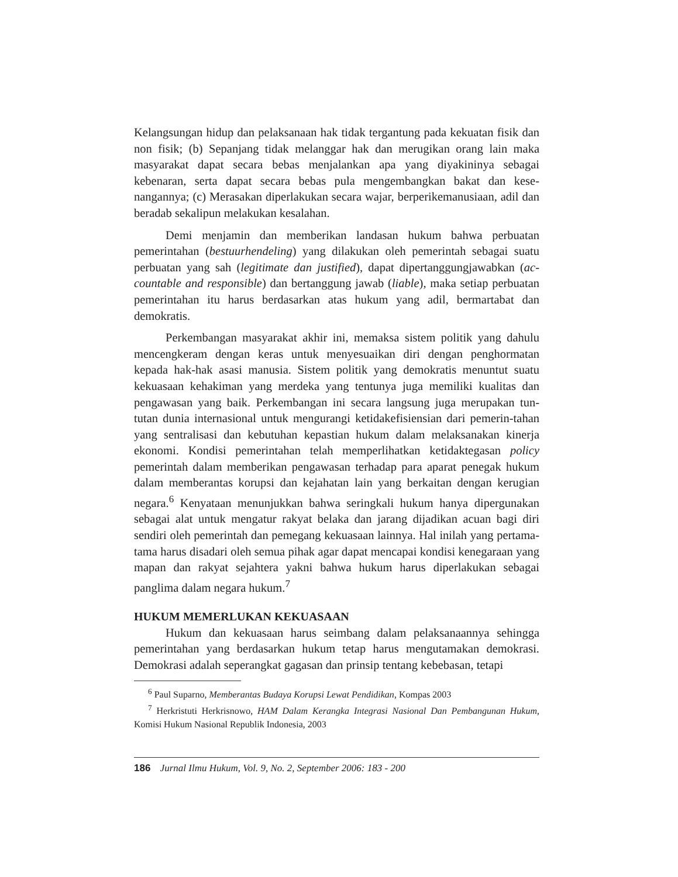Kelangsungan hidup dan pelaksanaan hak tidak tergantung pada kekuatan fisik dan non fisik; (b) Sepanjang tidak melanggar hak dan merugikan orang lain maka masyarakat dapat secara bebas menjalankan apa yang diyakininya sebagai kebenaran, serta dapat secara bebas pula mengembangkan bakat dan kese-nangannya; (c) Merasakan diperlakukan secara wajar, berperikemanusiaan, adil dan beradab sekalipun melakukan kesalahan.
Demi menjamin dan memberikan landasan hukum bahwa perbuatan pemerintahan (bestuurhendeling) yang dilakukan oleh pemerintah sebagai suatu perbuatan yang sah (legitimate dan justified), dapat dipertanggungjawabkan (ac-countable and responsible) dan bertanggung jawab (liable), maka setiap perbuatan pemerintahan itu harus berdasarkan atas hukum yang adil, bermartabat dan demokratis.
Perkembangan masyarakat akhir ini, memaksa sistem politik yang dahulu mencengkeram dengan keras untuk menyesuaikan diri dengan penghormatan kepada hak-hak asasi manusia. Sistem politik yang demokratis menuntut suatu kekuasaan kehakiman yang merdeka yang tentunya juga memiliki kualitas dan pengawasan yang baik. Perkembangan ini secara langsung juga merupakan tun-tutan dunia internasional untuk mengurangi ketidakefisiensian dari pemerin-tahan yang sentralisasi dan kebutuhan kepastian hukum dalam melaksanakan kinerja ekonomi. Kondisi pemerintahan telah memperlihatkan ketidaktegasan policy pemerintah dalam memberikan pengawasan terhadap para aparat penegak hukum dalam memberantas korupsi dan kejahatan lain yang berkaitan dengan kerugian negara.<sup>6</sup> Kenyataan menunjukkan bahwa seringkali hukum hanya dipergunakan sebagai alat untuk mengatur rakyat belaka dan jarang dijadikan acuan bagi diri sendiri oleh pemerintah dan pemegang kekuasaan lainnya. Hal inilah yang pertama-tama harus disadari oleh semua pihak agar dapat mencapai kondisi kenegaraan yang mapan dan rakyat sejahtera yakni bahwa hukum harus diperlakukan sebagai panglima dalam negara hukum.<sup>7</sup>
HUKUM MEMERLUKAN KEKUASAAN
Hukum dan kekuasaan harus seimbang dalam pelaksanaannya sehingga pemerintahan yang berdasarkan hukum tetap harus mengutamakan demokrasi. Demokrasi adalah seperangkat gagasan dan prinsip tentang kebebasan, tetapi
<sup>6</sup> Paul Suparno, Memberantas Budaya Korupsi Lewat Pendidikan, Kompas 2003
<sup>7</sup> Herkristuti Herkrisnowo, HAM Dalam Kerangka Integrasi Nasional Dan Pembangunan Hukum, Komisi Hukum Nasional Republik Indonesia, 2003
186 Jurnal Ilmu Hukum, Vol. 9, No. 2, September 2006: 183 - 200